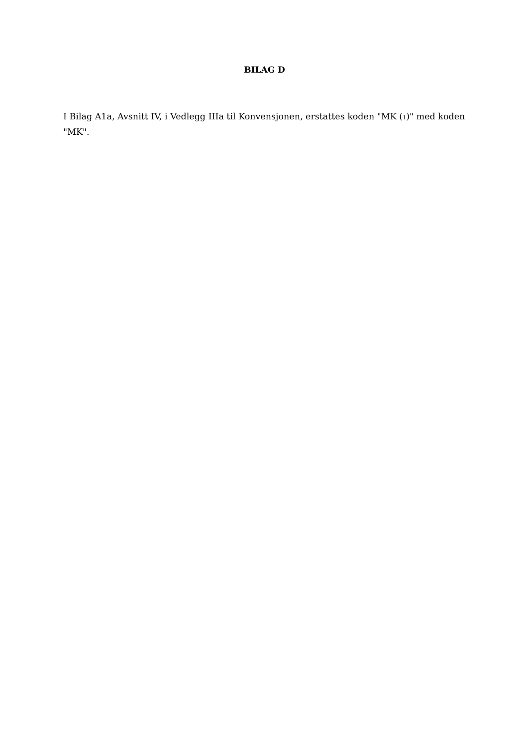BILAG D
I Bilag A1a, Avsnitt IV, i Vedlegg IIIa til Konvensjonen, erstattes koden "MK (1)" med koden "MK".